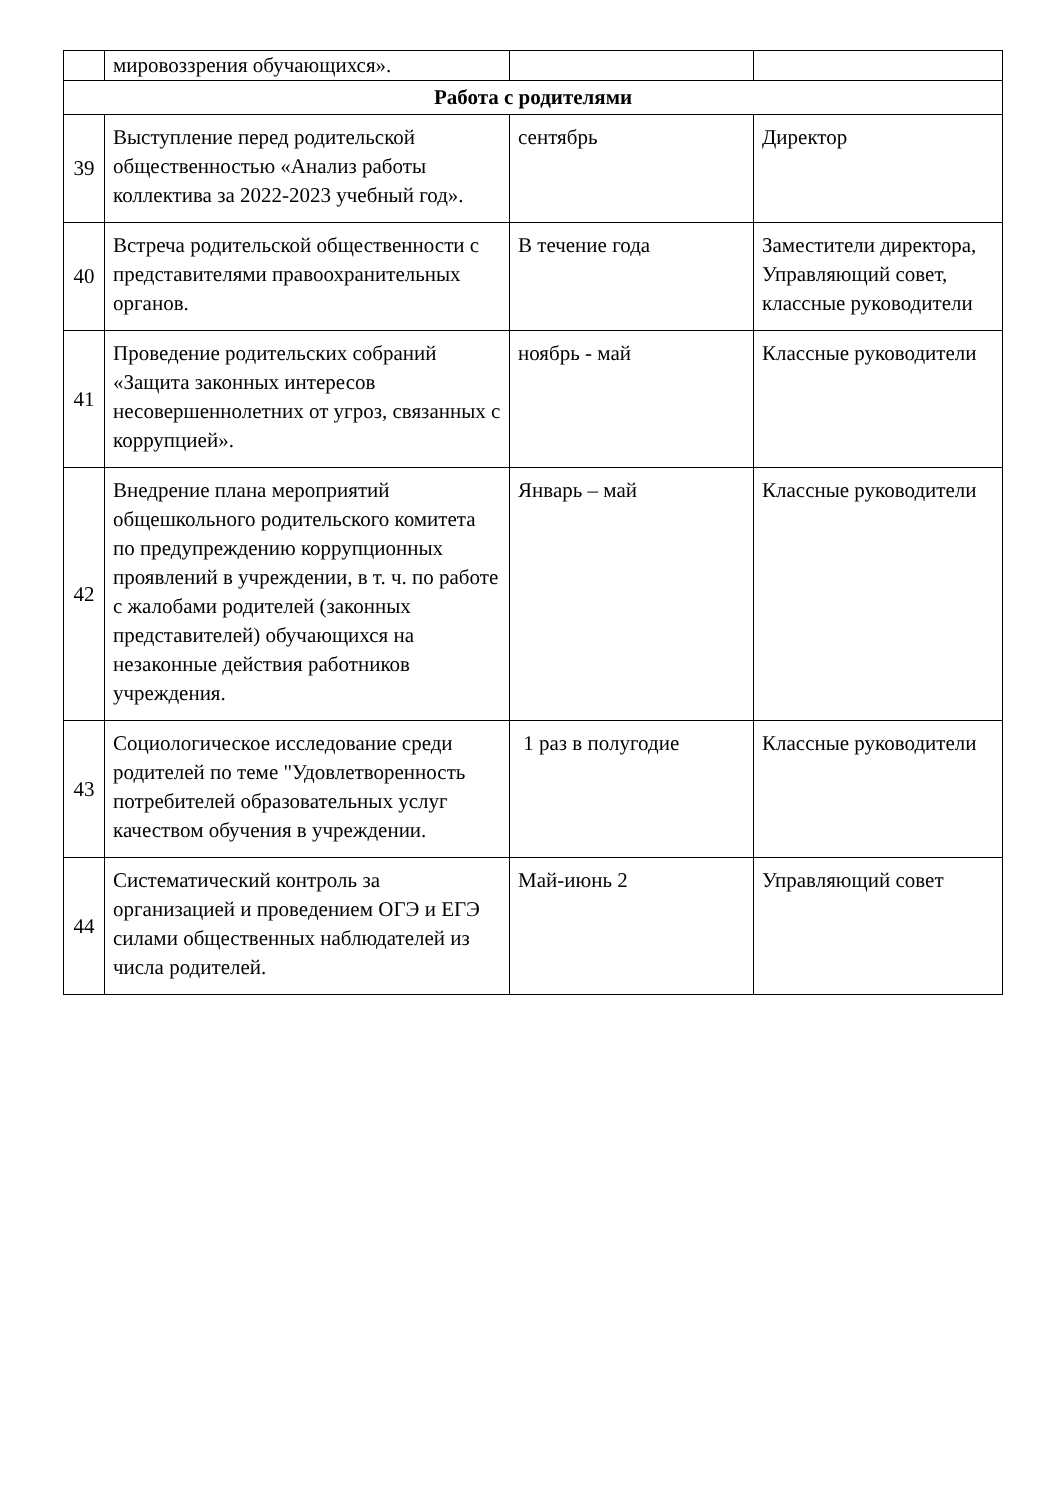| | мировоззрения обучающихся». | | |
| Работа с родителями | | | |
| 39 | Выступление перед родительской общественностью «Анализ работы коллектива за 2022-2023 учебный год». | сентябрь | Директор |
| 40 | Встреча родительской общественности с представителями правоохранительных органов. | В течение года | Заместители директора, Управляющий совет, классные руководители |
| 41 | Проведение родительских собраний «Защита законных интересов несовершеннолетних от угроз, связанных с коррупцией». | ноябрь - май | Классные руководители |
| 42 | Внедрение плана мероприятий общешкольного родительского комитета по предупреждению коррупционных проявлений в учреждении, в т. ч. по работе с жалобами родителей (законных представителей) обучающихся на незаконные действия работников учреждения. | Январь – май | Классные руководители |
| 43 | Социологическое исследование среди родителей по теме "Удовлетворенность потребителей образовательных услуг качеством обучения в учреждении. | 1 раз в полугодие | Классные руководители |
| 44 | Систематический контроль за организацией и проведением ОГЭ и ЕГЭ силами общественных наблюдателей из числа родителей. | Май-июнь 2 | Управляющий совет |